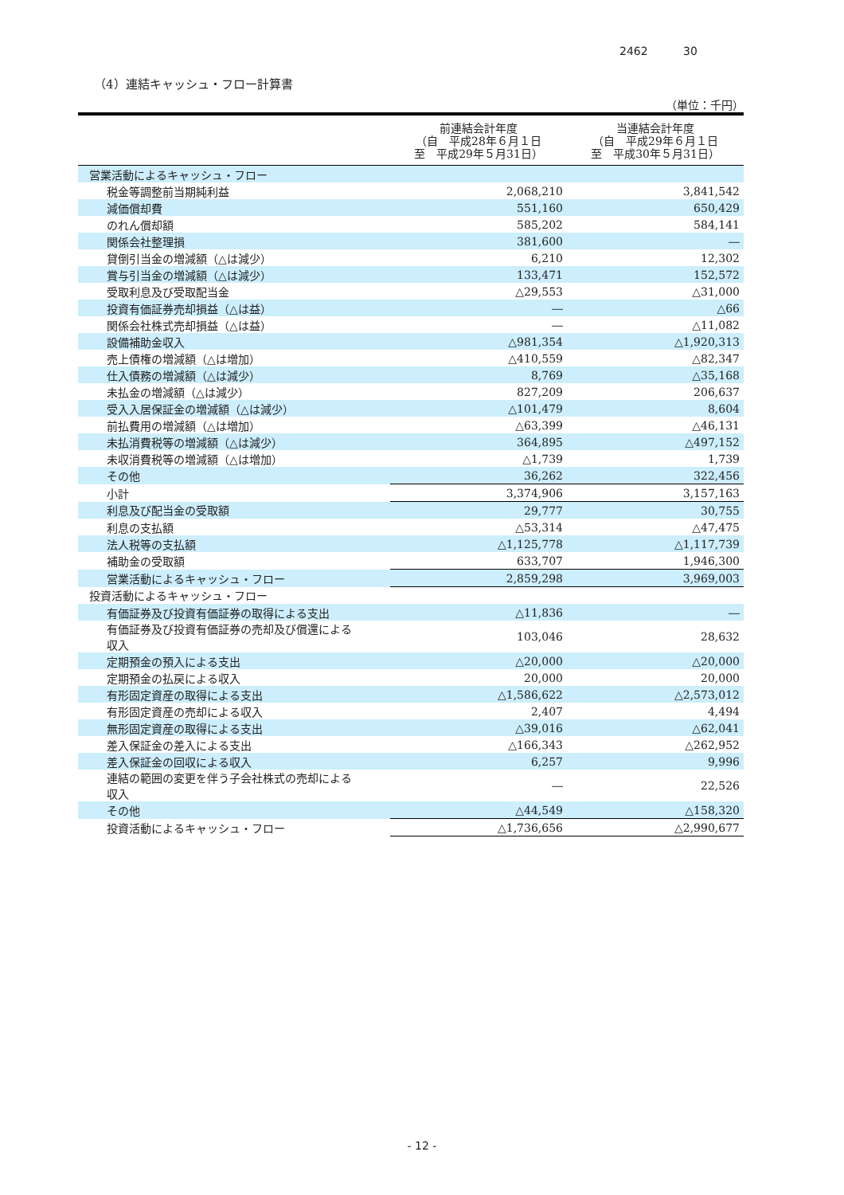2462 30
（4）連結キャッシュ・フロー計算書
（単位：千円）
| | 前連結会計年度 （自 平成28年６月１日 至 平成29年５月31日） | 当連結会計年度 （自 平成29年６月１日 至 平成30年５月31日） |
| --- | --- | --- |
| 営業活動によるキャッシュ・フロー | | |
| 税金等調整前当期純利益 | 2,068,210 | 3,841,542 |
| 減価償却費 | 551,160 | 650,429 |
| のれん償却額 | 585,202 | 584,141 |
| 関係会社整理損 | 381,600 | ― |
| 貸倒引当金の増減額（△は減少） | 6,210 | 12,302 |
| 賞与引当金の増減額（△は減少） | 133,471 | 152,572 |
| 受取利息及び受取配当金 | △29,553 | △31,000 |
| 投資有価証券売却損益（△は益） | ― | △66 |
| 関係会社株式売却損益（△は益） | ― | △11,082 |
| 設備補助金収入 | △981,354 | △1,920,313 |
| 売上債権の増減額（△は増加） | △410,559 | △82,347 |
| 仕入債務の増減額（△は減少） | 8,769 | △35,168 |
| 未払金の増減額（△は減少） | 827,209 | 206,637 |
| 受入入居保証金の増減額（△は減少） | △101,479 | 8,604 |
| 前払費用の増減額（△は増加） | △63,399 | △46,131 |
| 未払消費税等の増減額（△は減少） | 364,895 | △497,152 |
| 未収消費税等の増減額（△は増加） | △1,739 | 1,739 |
| その他 | 36,262 | 322,456 |
| 小計 | 3,374,906 | 3,157,163 |
| 利息及び配当金の受取額 | 29,777 | 30,755 |
| 利息の支払額 | △53,314 | △47,475 |
| 法人税等の支払額 | △1,125,778 | △1,117,739 |
| 補助金の受取額 | 633,707 | 1,946,300 |
| 営業活動によるキャッシュ・フロー | 2,859,298 | 3,969,003 |
| 投資活動によるキャッシュ・フロー | | |
| 有価証券及び投資有価証券の取得による支出 | △11,836 | ― |
| 有価証券及び投資有価証券の売却及び償還による 収入 | 103,046 | 28,632 |
| 定期預金の預入による支出 | △20,000 | △20,000 |
| 定期預金の払戻による収入 | 20,000 | 20,000 |
| 有形固定資産の取得による支出 | △1,586,622 | △2,573,012 |
| 有形固定資産の売却による収入 | 2,407 | 4,494 |
| 無形固定資産の取得による支出 | △39,016 | △62,041 |
| 差入保証金の差入による支出 | △166,343 | △262,952 |
| 差入保証金の回収による収入 | 6,257 | 9,996 |
| 連結の範囲の変更を伴う子会社株式の売却による 収入 | ― | 22,526 |
| その他 | △44,549 | △158,320 |
| 投資活動によるキャッシュ・フロー | △1,736,656 | △2,990,677 |
- 12 -